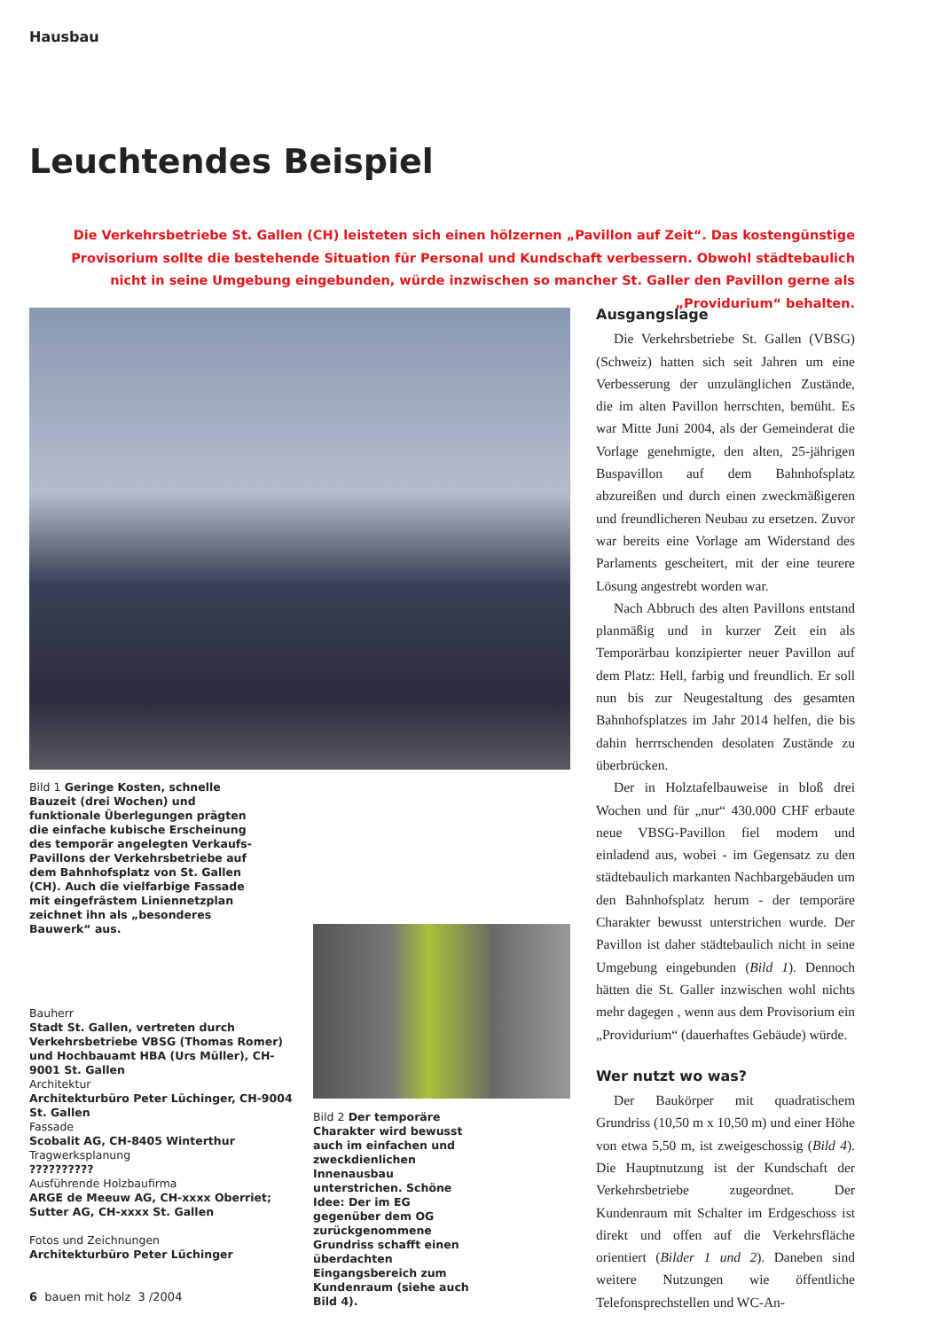Hausbau
Leuchtendes Beispiel
Die Verkehrsbetriebe St. Gallen (CH) leisteten sich einen hölzernen „Pavillon auf Zeit“. Das kostengünstige Provisorium sollte die bestehende Situation für Personal und Kundschaft verbessern. Obwohl städtebaulich nicht in seine Umgebung eingebunden, würde inzwischen so mancher St. Galler den Pavillon gerne als „Providurium“ behalten.
Bild 1 Geringe Kosten, schnelle Bauzeit (drei Wochen) und funktionale Überlegungen prägten die einfache kubische Erscheinung des temporär angelegten Verkaufs-Pavillons der Verkehrsbetriebe auf dem Bahnhofsplatz von St. Gallen (CH). Auch die vielfarbige Fassade mit eingefrästem Liniennetzplan zeichnet ihn als „besonderes Bauwerk“ aus.
Bauherr
Stadt St. Gallen, vertreten durch Verkehrsbetriebe VBSG (Thomas Romer) und Hochbauamt HBA (Urs Müller), CH-9001 St. Gallen
Architektur
Architekturbüro Peter Lüchinger, CH-9004 St. Gallen
Fassade
Scobalit AG, CH-8405 Winterthur
Tragwerksplanung??????????
Ausführende Holzbaufirma
ARGE de Meeuw AG, CH-xxxx Oberriet; Sutter AG, CH-xxxx St. Gallen
Fotos und Zeichnungen
Architekturbüro Peter Lüchinger
Bild 2 Der temporäre Charakter wird bewusst auch im einfachen und zweckdienlichen Innenausbau unterstrichen. Schöne Idee: Der im EG gegenüber dem OG zurückgenommene Grundriss schafft einen überdachten Eingangsbereich zum Kundenraum (siehe auch Bild 4).
Ausgangslage
Die Verkehrsbetriebe St. Gallen (VBSG) (Schweiz) hatten sich seit Jahren um eine Verbesserung der unzulänglichen Zustände, die im alten Pavillon herrschten, bemüht. Es war Mitte Juni 2004, als der Gemeinderat die Vorlage genehmigte, den alten, 25-jährigen Buspavillon auf dem Bahnhofsplatz abzureißen und durch einen zweckmäßigeren und freundlicheren Neubau zu ersetzen. Zuvor war bereits eine Vorlage am Widerstand des Parlaments gescheitert, mit der eine teurere Lösung angestrebt worden war.
Nach Abbruch des alten Pavillons entstand planmäßig und in kurzer Zeit ein als Temporärbau konzipierter neuer Pavillon auf dem Platz: Hell, farbig und freundlich. Er soll nun bis zur Neugestaltung des gesamten Bahnhofsplatzes im Jahr 2014 helfen, die bis dahin herrrschenden desolaten Zustände zu überbrücken.
Der in Holztafelbauweise in bloß drei Wochen und für „nur“ 430.000 CHF erbaute neue VBSG-Pavillon fiel modern und einladend aus, wobei - im Gegensatz zu den städtebaulich markanten Nachbargebäuden um den Bahnhofsplatz herum - der temporäre Charakter bewusst unterstrichen wurde. Der Pavillon ist daher städtebaulich nicht in seine Umgebung eingebunden (Bild 1). Dennoch hätten die St. Galler inzwischen wohl nichts mehr dagegen , wenn aus dem Provisorium ein „Providurium“ (dauerhaftes Gebäude) würde.
Wer nutzt wo was?
Der Baukörper mit quadratischem Grundriss (10,50 m x 10,50 m) und einer Höhe von etwa 5,50 m, ist zweigeschossig (Bild 4). Die Hauptnutzung ist der Kundschaft der Verkehrsbetriebe zugeordnet. Der Kundenraum mit Schalter im Erdgeschoss ist direkt und offen auf die Verkehrsfläche orientiert (Bilder 1 und 2). Daneben sind weitere Nutzungen wie öffentliche Telefonsprechstellen und WC-An-
6 bauen mit holz 3 /2004